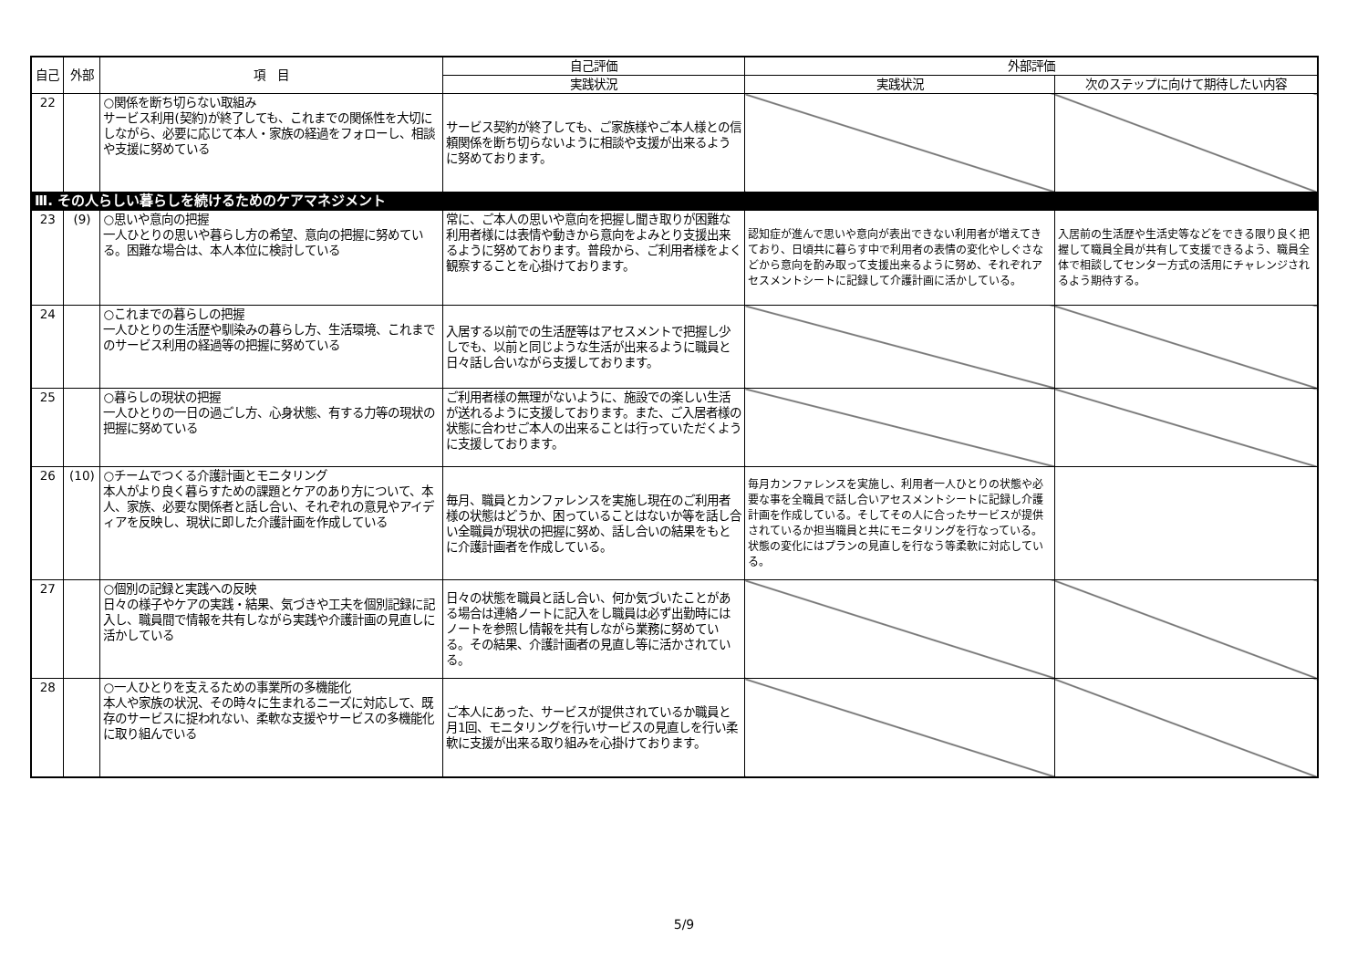| 自己 | 外部 | 項 目 | 自己評価 | 外部評価 | |
| --- | --- | --- | --- | --- | --- |
| | | | 実践状況 | 実践状況 | 次のステップに向けて期待したい内容 |
| 22 | | ○関係を断ち切らない取組み サービス利用(契約)が終了しても、これまでの関係性を大切にしながら、必要に応じて本人・家族の経過をフォローし、相談や支援に努めている | サービス契約が終了しても、ご家族様やご本人様との信頼関係を断ち切らないように相談や支援が出来るように努めております。 | | |
| Ⅲ. その人らしい暮らしを続けるためのケアマネジメント | | | | | |
| 23 | (9) | ○思いや意向の把握 一人ひとりの思いや暮らし方の希望、意向の把握に努めている。困難な場合は、本人本位に検討している | 常に、ご本人の思いや意向を把握し聞き取りが困難な利用者様には表情や動きから意向をよみとり支援出来るように努めております。普段から、ご利用者様をよく観察することを心掛けております。 | 認知症が進んで思いや意向が表出できない利用者が増えてきており、日頃共に暮らす中で利用者の表情の変化やしぐさなどから意向を酌み取って支援出来るように努め、それぞれアセスメントシートに記録して介護計画に活かしている。 | 入居前の生活歴や生活史等などをできる限り良く把握して職員全員が共有して支援できるよう、職員全体で相談してセンター方式の活用にチャレンジされるよう期待する。 |
| 24 | | ○これまでの暮らしの把握 一人ひとりの生活歴や馴染みの暮らし方、生活環境、これまでのサービス利用の経過等の把握に努めている | 入居する以前での生活歴等はアセスメントで把握し少しでも、以前と同じような生活が出来るように職員と日々話し合いながら支援しております。 | | |
| 25 | | ○暮らしの現状の把握 一人ひとりの一日の過ごし方、心身状態、有する力等の現状の把握に努めている | ご利用者様の無理がないように、施設での楽しい生活が送れるように支援しております。また、ご入居者様の状態に合わせご本人の出来ることは行っていただくように支援しております。 | | |
| 26 | (10) | ○チームでつくる介護計画とモニタリング 本人がより良く暮らすための課題とケアのあり方について、本人、家族、必要な関係者と話し合い、それぞれの意見やアイディアを反映し、現状に即した介護計画を作成している | 毎月、職員とカンファレンスを実施し現在のご利用者様の状態はどうか、困っていることはないか等を話し合い全職員が現状の把握に努め、話し合いの結果をもとに介護計画者を作成している。 | 毎月カンファレンスを実施し、利用者一人ひとりの状態や必要な事を全職員で話し合いアセスメントシートに記録し介護計画を作成している。そしてその人に合ったサービスが提供されているか担当職員と共にモニタリングを行なっている。状態の変化にはプランの見直しを行なう等柔軟に対応している。 | |
| 27 | | ○個別の記録と実践への反映 日々の様子やケアの実践・結果、気づきや工夫を個別記録に記入し、職員間で情報を共有しながら実践や介護計画の見直しに活かしている | 日々の状態を職員と話し合い、何か気づいたことがある場合は連絡ノートに記入をし職員は必ず出勤時にはノートを参照し情報を共有しながら業務に努めている。その結果、介護計画者の見直し等に活かされている。 | | |
| 28 | | ○一人ひとりを支えるための事業所の多機能化 本人や家族の状況、その時々に生まれるニーズに対応して、既存のサービスに捉われない、柔軟な支援やサービスの多機能化に取り組んでいる | ご本人にあった、サービスが提供されているか職員と月1回、モニタリングを行いサービスの見直しを行い柔軟に支援が出来る取り組みを心掛けております。 | | |
5/9